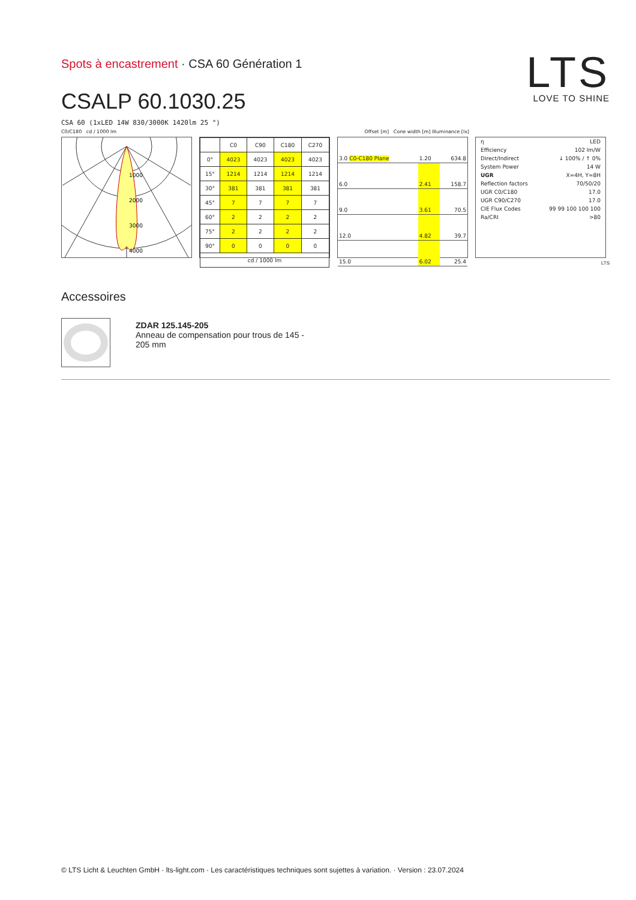Spots à encastrement · CSA 60 Génération 1
LTS
LOVE TO SHINE
CSALP 60.1030.25
CSA 60 (1xLED 14W 830/3000K 1420lm 25 °)
C0/C180 cd / 1000 lm Offset [m] Cone width [m] Illuminance [lx]
1000
2000
3000
4000
| | C0 | C90 | C180 | C270 |
| --- | --- | --- | --- | --- |
| 0° | 4023 | 4023 | 4023 | 4023 |
| 15° | 1214 | 1214 | 1214 | 1214 |
| 30° | 381 | 381 | 381 | 381 |
| 45° | 7 | 7 | 7 | 7 |
| 60° | 2 | 2 | 2 | 2 |
| 75° | 2 | 2 | 2 | 2 |
| 90° | 0 | 0 | 0 | 0 |
| cd / 1000 lm | | | | |
| 3.0 C0-C180 Plane | 1.20 | 634.8 |
| 6.0 | 2.41 | 158.7 |
| 9.0 | 3.61 | 70.5 |
| 12.0 | 4.82 | 39.7 |
| 15.0 | 6.02 | 25.4 |
| η | LED |
| Efficiency | 102 lm/W |
| Direct/Indirect | ↓ 100% / ↑ 0% |
| System Power | 14 W |
| UGR | X=4H, Y=8H |
| Reflection factors | 70/50/20 |
| UGR C0/C180 | 17.0 |
| UGR C90/C270 | 17.0 |
| CIE Flux Codes | 99 99 100 100 100 |
| Ra/CRI | >80 |
LTS
Accessoires
ZDAR 125.145-205
Anneau de compensation pour trous de 145 - 205 mm
© LTS Licht & Leuchten GmbH · lts-light.com · Les caractéristiques techniques sont sujettes à variation. · Version : 23.07.2024